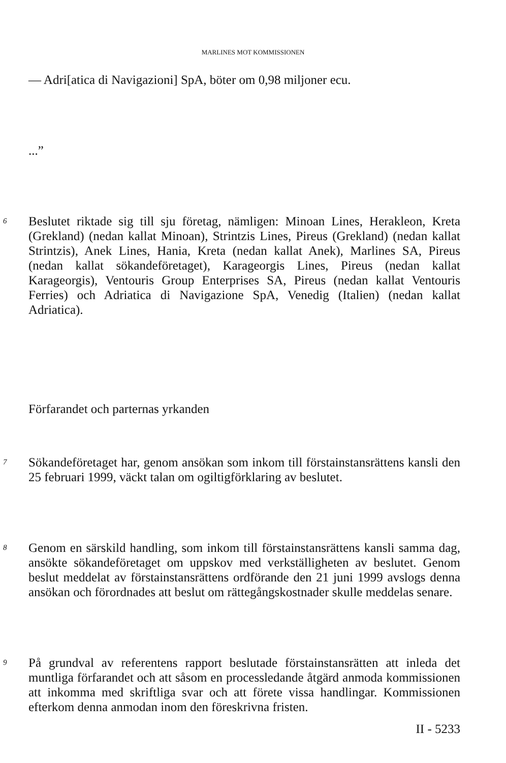MARLINES MOT KOMMISSIONEN
— Adri[atica di Navigazioni] SpA, böter om 0,98 miljoner ecu.
...”
6 Beslutet riktade sig till sju företag, nämligen: Minoan Lines, Herakleon, Kreta (Grekland) (nedan kallat Minoan), Strintzis Lines, Pireus (Grekland) (nedan kallat Strintzis), Anek Lines, Hania, Kreta (nedan kallat Anek), Marlines SA, Pireus (nedan kallat sökandeföretaget), Karageorgis Lines, Pireus (nedan kallat Karageorgis), Ventouris Group Enterprises SA, Pireus (nedan kallat Ventouris Ferries) och Adriatica di Navigazione SpA, Venedig (Italien) (nedan kallat Adriatica).
Förfarandet och parternas yrkanden
7 Sökandeföretaget har, genom ansökan som inkom till förstainstansrättens kansli den 25 februari 1999, väckt talan om ogiltigförklaring av beslutet.
8 Genom en särskild handling, som inkom till förstainstansrättens kansli samma dag, ansökte sökandeföretaget om uppskov med verkställigheten av beslutet. Genom beslut meddelat av förstainstansrättens ordförande den 21 juni 1999 avslogs denna ansökan och förordnades att beslut om rättegångskostnader skulle meddelas senare.
9 På grundval av referentens rapport beslutade förstainstansrätten att inleda det muntliga förfarandet och att såsom en processledande åtgärd anmoda kommissionen att inkomma med skriftliga svar och att förete vissa handlingar. Kommissionen efterkom denna anmodan inom den föreskrivna fristen.
II - 5233